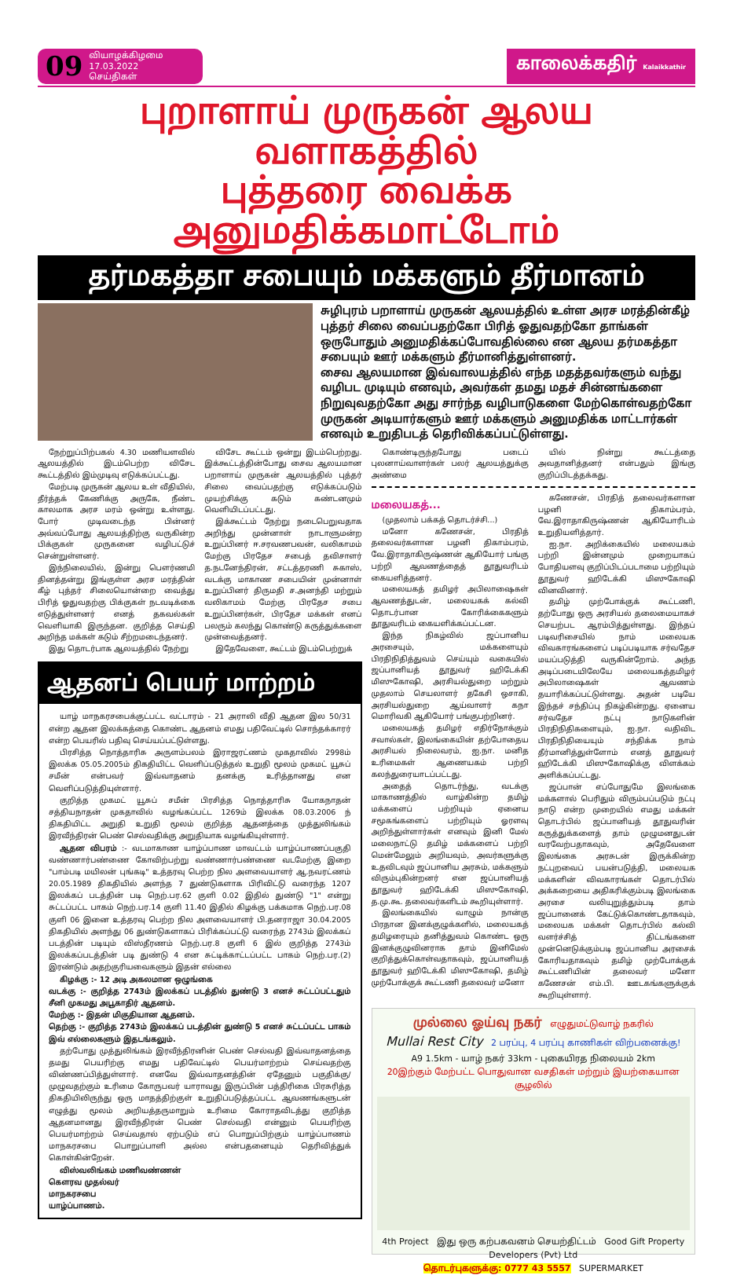09 வியாழக்கிழமை
17.03.2022 செய்திகள்
காலைக்கதிர் Kalaikkathir
புறாளாய் முருகன் ஆலய வளாகத்தில்
புத்தரை வைக்க அனுமதிக்கமாட்டோம்
தர்மகத்தா சபையும் மக்களும் தீர்மானம்
சுழிபுரம் பறாளாய் முருகன் ஆலயத்தில் உள்ள அரச மரத்தின்கீழ் புத்தர் சிலை வைப்பதற்கோ பிரித் ஓதுவதற்கோ தாங்கள் ஒருபோதும் அனுமதிக்கப்போவதில்லை என ஆலய தர்மகத்தா சபையும் ஊர் மக்களும் தீர்மானித்துள்ளனர்.
சைவ ஆலயமான இவ்வாலயத்தில் எந்த மதத்தவர்களும் வந்து வழிபட முடியும் எனவும், அவர்கள் தமது மதச் சின்னங்களை நிறுவுவதற்கோ அது சார்ந்த வழிபாடுகளை மேற்கொள்வதற்கோ முருகன் அடியார்களும் ஊர் மக்களும் அனுமதிக்க மாட்டார்கள் எனவும் உறுதிபடத் தெரிவிக்கப்பட்டுள்ளது.
நேற்றுப்பிற்பகல் 4.30 மணியளவில் ஆலயத்தில் இடம்பெற்ற விசேட கூட்டத்தில் இம்முடிவு எடுக்கப்பட்டது.
மேற்படி முருகன் ஆலய உள் வீதியில், தீர்த்தக் கேணிக்கு அருகே, நீண்ட காலமாக அரச மரம் ஒன்று உள்ளது. போர் முடிவடைந்த பின்னர் அவ்வப்போது ஆலயத்திற்கு வருகின்ற பிக்குகள் முருகனை வழிபட்டுச் சென்றுள்ளனர்.
இந்நிலையில், இன்று பௌர்ணமி தினத்தன்று இங்குள்ள அரச மரத்தின் கீழ் புத்தர் சிலையொன்றை வைத்து பிரித் ஓதுவதற்கு பிக்குகள் நடவடிக்கை எடுத்துள்ளனர் எனத் தகவல்கள் வெளியாகி இருந்தன. குறித்த செய்தி அறிந்த மக்கள் கடும் சீற்றமடைந்தனர்.
இது தொடர்பாக ஆலயத்தில் நேற்று
விசேட கூட்டம் ஒன்று இடம்பெற்றது. இக்கூட்டத்தின்போது சைவ ஆலயமான பறாளாய் முருகன் ஆலயத்தில் புத்தர் சிலை வைப்பதற்கு எடுக்கப்படும் முயற்சிக்கு கடும் கண்டனமும் வெளியிடப்பட்டது.
இக்கூட்டம் நேற்று நடைபெறுவதாக அறிந்து முன்னாள் நாடாளுமன்ற உறுப்பினர் ஈ.சரவணபவன், வலிகாமம் மேற்கு பிரதேச சபைத் தவிசாளர் த.நடனேந்திரன், சட்டத்தரணி சுகாஸ், வடக்கு மாகாண சபையின் முன்னாள் உறுப்பினர் திருமதி ச.அனந்தி மற்றும் வலிகாமம் மேற்கு பிரதேச சபை உறுப்பினர்கள், பிரதேச மக்கள் எனப் பலரும் கலந்து கொண்டு கருத்துக்களை முன்வைத்தனர்.
இதேவேளை, கூட்டம் இடம்பெற்றுக்
ஆதனப் பெயர் மாற்றம்
யாழ் மாநகரசபைக்குட்பட்ட வட்டாரம் - 21 அராலி வீதி ஆதன இல 50/31 என்ற ஆதன இலக்கத்தை கொண்ட ஆதனம் எமது பதிவேட்டில் சொந்தக்காரர் என்ற பெயரில் பதிவு செய்யப்பட்டுள்ளது.
பிரசித்த நொத்தாரிசு அருளம்பலம் இராஜரட்ணம் முகதாவில் 2998ம் இலக்க 05.05.2005ம் திகதியிட்ட வெளிப்படுத்தல் உறுதி மூலம் முகமட் யூசுப் சமீன் என்பவர் இவ்வாதனம் தனக்கு உரித்தானது என வெளிப்படுத்தியுள்ளார்.
குறித்த முகமட் யூசுப் சமீன் பிரசித்த நொத்தாரிசு யோகநாதன் சத்தியநாதன் முகதாவில் வழங்கப்பட்ட 1269ம் இலக்க 08.03.2006 ந் திகதியிட்ட அறுதி உறுதி மூலம் குறித்த ஆதனத்தை முத்துலிங்கம் இரவீந்திரன் பெண் செல்வதிக்கு அறுதியாக வழங்கியுள்ளார்.
ஆதன விபரம் :- வடமாகாண யாழ்ப்பாண மாவட்டம் யாழ்ப்பாணப்பகுதி வண்ணார்பண்ணை கோவிற்பற்று வண்ணார்பண்ணை வடமேற்கு இறை "பாம்படி மயிலன் புங்கடி" உத்தரவு பெற்ற நில அளவையாளர் ஆ.நவரட்ணம் 20.05.1989 திகதியில் அளந்த 7 துண்டுகளாக பிரிவிட்டு வரைந்த 1207 இலக்கப் படத்தின் படி நெற்.பர.62 குளி 0.02 இதில் துண்டு "1" என்று சுட்டப்பட்ட பாகம் நெற்.பர.14 குளி 11.40 இதில் கிழக்கு பக்கமாக நெற்.பர.08 குளி 06 இனை உத்தரவு பெற்ற நில அளவையாளர் பி.தனராஜா 30.04.2005 திகதியில் அளந்து 06 துண்டுகளாகப் பிரிக்கப்பட்டு வரைந்த 2743ம் இலக்கப் படத்தின் படியும் விஸ்தீரணம் நெற்.பர.8 குளி 6 இல் குறித்த 2743ம் இலக்கப்படத்தின் படி துண்டு 4 என சுட்டிக்காட்டப்பட்ட பாகம் நெற்.பர.(2) இரண்டும் அதற்குரியவைகளும் இதன் எல்லை
கிழக்கு :- 12 அடி அகலமான ஒழுங்கை
வடக்கு :- குறித்த 2743ம் இலக்கப் படத்தில் துண்டு 3 எனச் சுட்டப்பட்டதும் சீனி முகமது அபூகாதிர் ஆதனம்.
மேற்கு :- இதன் மிகுதியான ஆதனம்.
தெற்கு :- குறித்த 2743ம் இலக்கப் படத்தின் துண்டு 5 எனச் சுட்டப்பட்ட பாகம் இவ் எல்லைகளும் இதடங்கலும்.
தற்போது முத்துலிங்கம் இரவீந்திரனின் பெண் செல்வதி இவ்வாதனத்தை தமது பெயரிற்கு எமது பதிவேட்டில் பெயர்மாற்றம் செய்வதற்கு விண்ணப்பித்துள்ளார். எனவே இவ்வாதனத்தின் ஏதேனும் பகுதிக்கு/ முழுவதற்கும் உரிமை கோருபவர் யாராவது இருப்பின் பத்திரிகை பிரசுரித்த திகதியிலிருந்து ஒரு மாதத்திற்குள் உறுதிப்படுத்தப்பட்ட ஆவணங்களுடன் எழுத்து மூலம் அறியத்தருமாறும் உரிமை கோராதவிடத்து குறித்த ஆதனமானது இரவீந்திரன் பெண் செல்வதி என்னும் பெயரிற்கு பெயர்மாற்றம் செய்வதால் ஏற்படும் எப் பொறுப்பிற்கும் யாழ்ப்பாணம் மாநகரசபை பொறுப்பாளி அல்ல என்பதனையும் தெரிவித்துக் கொள்கின்றேன்.
விஸ்வலிங்கம் மணிவண்ணன்
கௌரவ முதல்வர்
மாநகரசபை
யாழ்ப்பாணம்.
கொண்டிருந்தபோது படைப் புலனாய்வாளர்கள் பலர் ஆலயத்துக்கு அண்மை
யில் நின்று கூட்டத்தை அவதானித்தனர் என்பதும் இங்கு குறிப்பிடத்தக்கது.
மலையகத்...
(முதலாம் பக்கத் தொடர்ச்சி...)
மனோ கணேசன், பிரதித் தலைவர்களான பழனி திகாம்பரம், வே.இராதாகிருஷ்ணன் ஆகியோர் பங்கு பற்றி ஆவணத்தைத் தூதுவரிடம் கையளித்தனர்.
மலையகத் தமிழர் அபிலாஷைகள் ஆவணத்துடன், மலையகக் கல்வி தொடர்பான கோரிக்கைகளும் தூதுவரிடம் கையளிக்கப்பட்டன.
இந்த நிகழ்வில் ஜப்பானிய அரசையும், மக்களையும் பிரதிநிதித்துவம் செய்யும் வகையில் ஜப்பானியத் தூதுவர் ஹிடேக்கி மிஸுகோஷி, அரசியல்துறை மற்றும் முதலாம் செயலாளர் தகேசி ஒசாகி, அரசியல்துறை ஆய்வாளர் கநா மொரிவகி ஆகியோர் பங்குபற்றினர்.
மலையகத் தமிழர் எதிர்நோக்கும் சவால்கள், இலங்கையின் தற்போதைய அரசியல் நிலைவரம், ஐ.நா. மனித உரிமைகள் ஆணையகம் பற்றி கலந்துரையாடப்பட்டது.
அதைத் தொடர்ந்து, வடக்கு மாகாணத்தில் வாழ்கின்ற தமிழ் மக்களைப் பற்றியும் ஏனைய சமூகங்களைப் பற்றியும் ஓரளவு அறிந்துள்ளார்கள் எனவும் இனி மேல் மலைநாட்டு தமிழ் மக்களைப் பற்றி மென்மேலும் அறியவும், அவர்களுக்கு உதவிடவும் ஜப்பானிய அரசும், மக்களும் விரும்புகின்றனர் என ஜப்பானியத் தூதுவர் ஹிடேக்கி மிஸுகோஷி, த.மு.கூ. தலைவர்களிடம் கூறியுள்ளார்.
இலங்கையில் வாழும் நான்கு பிரதான இனக்குழுக்களில், மலையகத் தமிழரையும் தனித்துவம் கொண்ட ஒரு இனக்குழுவினராக தாம் இனிமேல் குறித்துக்கொள்வதாகவும், ஜப்பானியத் தூதுவர் ஹிடேக்கி மிஸுகோஷி, தமிழ் முற்போக்குக் கூட்டணி தலைவர் மனோ
கணேசன், பிரதித் தலைவர்களான பழனி திகாம்பரம், வே.இராதாகிருஷ்ணன் ஆகியோரிடம் உறுதியளித்தார்.
ஐ.நா. அறிக்கையில் மலையகம் பற்றி இன்னமும் முறையாகப் போதியளவு குறிப்பிடப்படாமை பற்றியும் தூதுவர் ஹிடேக்கி மிஸுகோஷி வினவினார்.
தமிழ் முற்போக்குக் கூட்டணி, தற்போது ஒரு அரசியல் தலைமையாகச் செயற்பட ஆரம்பித்துள்ளது. இந்தப் படிவரிசையில் நாம் மலையக விவகாரங்களைப் படிப்படியாக சர்வதேச மயப்படுத்தி வருகின்றோம். அந்த அடிப்படையிலேயே மலையகத்தமிழர் அபிலாஷைகள் ஆவணம் தயாரிக்கப்பட்டுள்ளது. அதன் படியே இந்தச் சந்திப்பு நிகழ்கின்றது. ஏனைய சர்வதேச நட்பு நாடுகளின் பிரதிநிதிகளையும், ஐ.நா. வதிவிட பிரதிநிதியையும் சந்திக்க நாம் தீர்மானித்துள்ளோம் எனத் தூதுவர் ஹிடேக்கி மிஸுகோஷிக்கு விளக்கம் அளிக்கப்பட்டது.
ஜப்பான் எப்போதுமே இலங்கை மக்களால் பெரிதும் விரும்பப்படும் நட்பு நாடு என்ற முறையில் எமது மக்கள் தொடர்பில் ஜப்பானியத் தூதுவரின் கருத்துக்களைத் தாம் முழுமனதுடன் வரவேற்பதாகவும், அதேவேளை இலங்கை அரசுடன் இருக்கின்ற நட்புறவைப் பயன்படுத்தி, மலையக மக்களின் விவகாரங்கள் தொடர்பில் அக்கறையை அதிகரிக்கும்படி இலங்கை அரசை வலியுறுத்தும்படி தாம் ஜப்பானைக் கேட்டுக்கொண்டதாகவும், மலையக மக்கள் தொடர்பில் கல்வி வளர்ச்சித் திட்டங்களை முன்னெடுக்கும்படி ஜப்பானிய அரசைக் கோரியதாகவும் தமிழ் முற்போக்குக் கூட்டணியின் தலைவர் மனோ கணேசன் எம்.பி. ஊடகங்களுக்குக் கூறியுள்ளார்.
முல்லை ஓய்வு நகர் எழுதுமட்டுவாழ் நகரில்
Mullai Rest City 2 பரப்பு, 4 பரப்பு காணிகள் விற்பனைக்கு!
A9 1.5km - யாழ் நகர் 33km - புகையிரத நிலையம் 2km
20இற்கும் மேற்பட்ட பொதுவான வசதிகள் மற்றும் இயற்கையான சூழலில்
4th Project இது ஒரு கற்பகவனம் செயற்திட்டம் Good Gift Property Developers (Pvt) Ltd
தொடர்புகளுக்கு: 0777 43 5557 SUPERMARKET